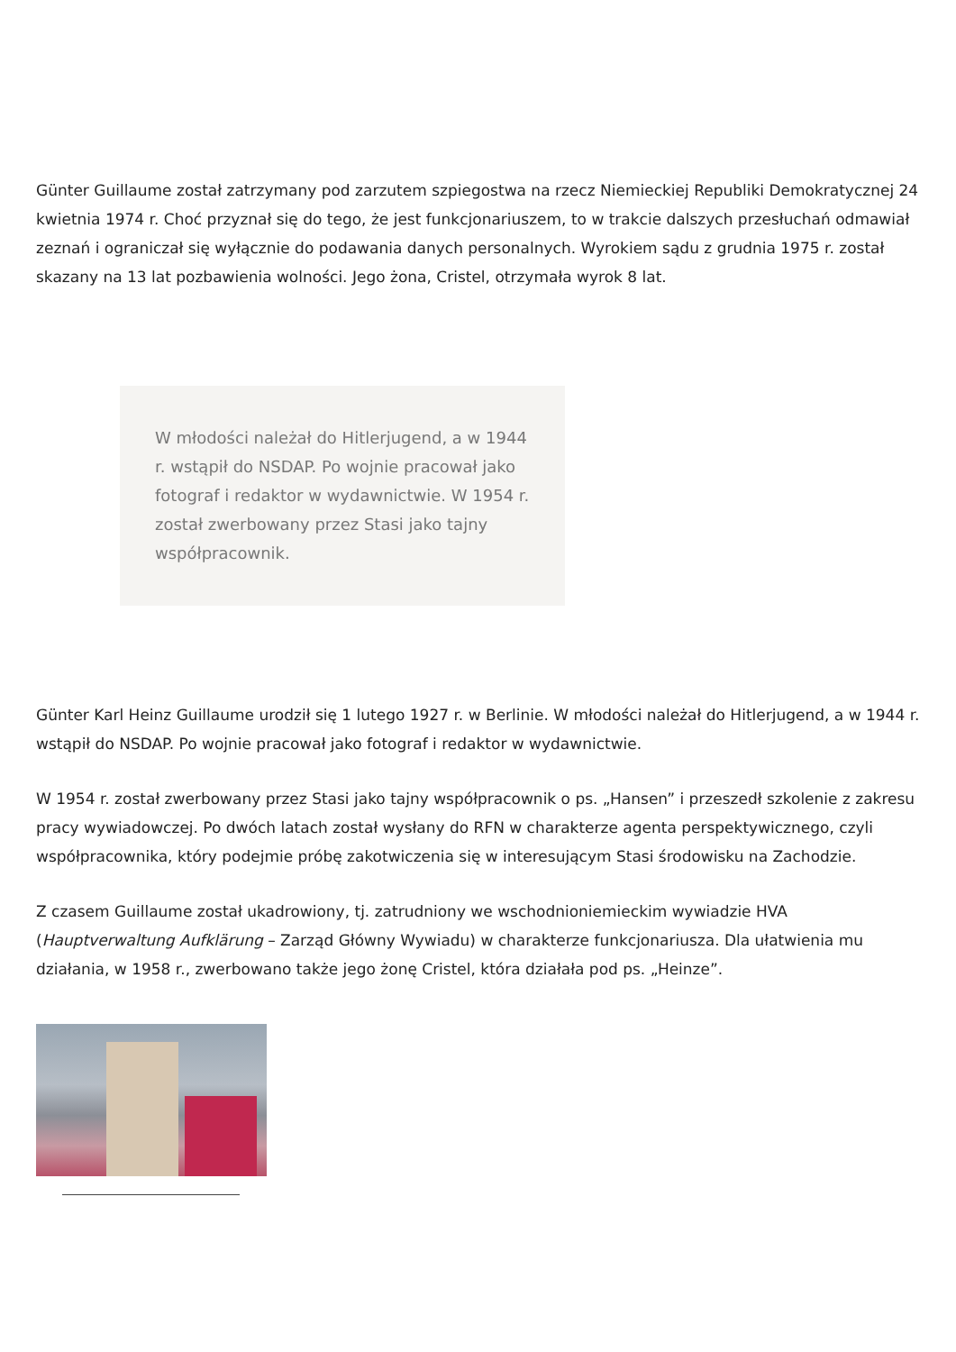Günter Guillaume został zatrzymany pod zarzutem szpiegostwa na rzecz Niemieckiej Republiki Demokratycznej 24 kwietnia 1974 r. Choć przyznał się do tego, że jest funkcjonariuszem, to w trakcie dalszych przesłuchań odmawiał zeznań i ograniczał się wyłącznie do podawania danych personalnych. Wyrokiem sądu z grudnia 1975 r. został skazany na 13 lat pozbawienia wolności. Jego żona, Cristel, otrzymała wyrok 8 lat.
W młodości należał do Hitlerjugend, a w 1944 r. wstąpił do NSDAP. Po wojnie pracował jako fotograf i redaktor w wydawnictwie. W 1954 r. został zwerbowany przez Stasi jako tajny współpracownik.
Günter Karl Heinz Guillaume urodził się 1 lutego 1927 r. w Berlinie. W młodości należał do Hitlerjugend, a w 1944 r. wstąpił do NSDAP. Po wojnie pracował jako fotograf i redaktor w wydawnictwie.
W 1954 r. został zwerbowany przez Stasi jako tajny współpracownik o ps. „Hansen” i przeszedł szkolenie z zakresu pracy wywiadowczej. Po dwóch latach został wysłany do RFN w charakterze agenta perspektywicznego, czyli współpracownika, który podejmie próbę zakotwiczenia się w interesującym Stasi środowisku na Zachodzie.
Z czasem Guillaume został ukadrowiony, tj. zatrudniony we wschodnioniemieckim wywiadzie HVA (Hauptverwaltung Aufklärung – Zarząd Główny Wywiadu) w charakterze funkcjonariusza. Dla ułatwienia mu działania, w 1958 r., zwerbowano także jego żonę Cristel, która działała pod ps. „Heinze”.